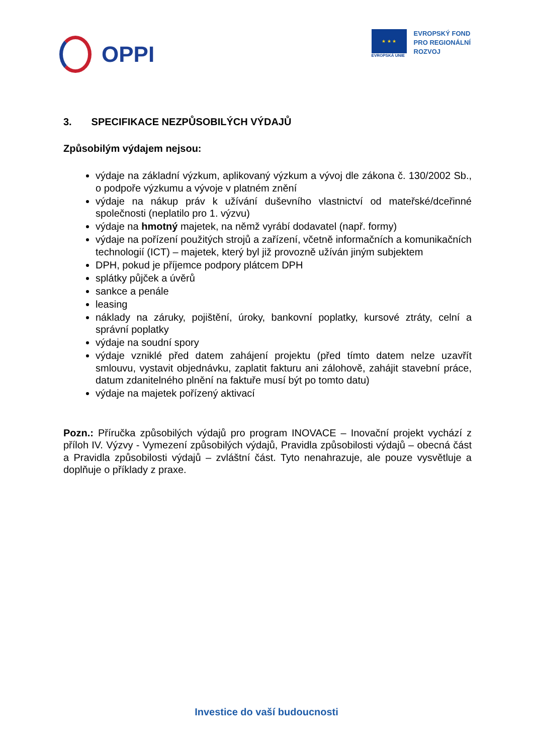OPPI
★ ★ ★
EVROPSKÁ UNIE
EVROPSKÝ FOND
PRO REGIONÁLNÍ
ROZVOJ
3. SPECIFIKACE NEZPŮSOBILÝCH VÝDAJŮ
Způsobilým výdajem nejsou:
výdaje na základní výzkum, aplikovaný výzkum a vývoj dle zákona č. 130/2002 Sb., o podpoře výzkumu a vývoje v platném znění
výdaje na nákup práv k užívání duševního vlastnictví od mateřské/dceřinné společnosti (neplatilo pro 1. výzvu)
výdaje na hmotný majetek, na němž vyrábí dodavatel (např. formy)
výdaje na pořízení použitých strojů a zařízení, včetně informačních a komunikačních technologií (ICT) – majetek, který byl již provozně užíván jiným subjektem
DPH, pokud je příjemce podpory plátcem DPH
splátky půjček a úvěrů
sankce a penále
leasing
náklady na záruky, pojištění, úroky, bankovní poplatky, kursové ztráty, celní a správní poplatky
výdaje na soudní spory
výdaje vzniklé před datem zahájení projektu (před tímto datem nelze uzavřít smlouvu, vystavit objednávku, zaplatit fakturu ani zálohově, zahájit stavební práce, datum zdanitelného plnění na faktuře musí být po tomto datu)
výdaje na majetek pořízený aktivací
Pozn.: Příručka způsobilých výdajů pro program INOVACE – Inovační projekt vychází z příloh IV. Výzvy - Vymezení způsobilých výdajů, Pravidla způsobilosti výdajů – obecná část a Pravidla způsobilosti výdajů – zvláštní část. Tyto nenahrazuje, ale pouze vysvětluje a doplňuje o příklady z praxe.
Investice do vaší budoucnosti